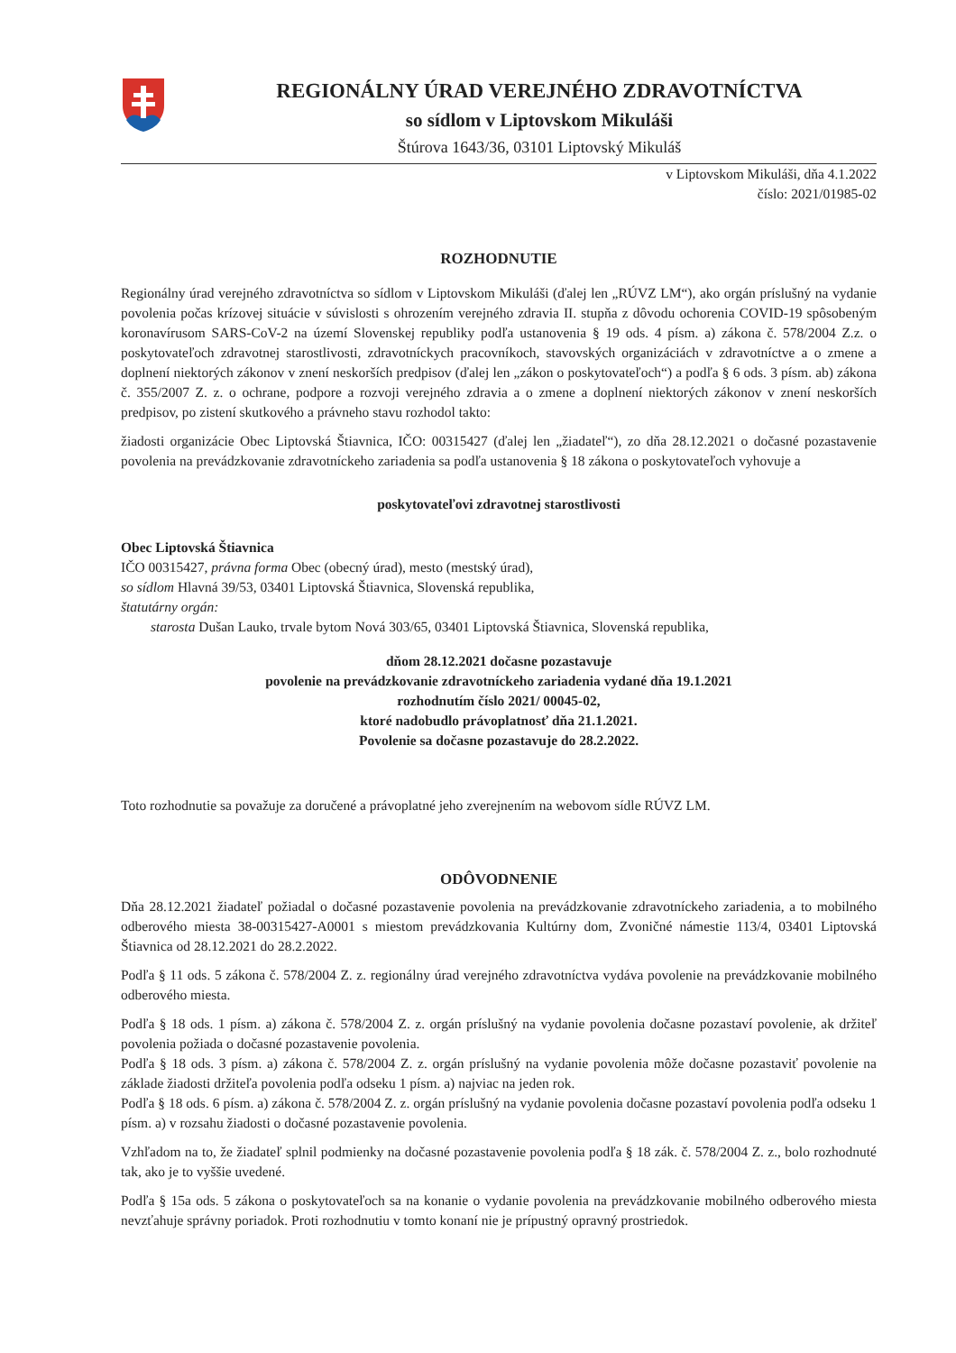REGIONÁLNY ÚRAD VEREJNÉHO ZDRAVOTNÍCTVA
so sídlom v Liptovskom Mikuláši
Štúrova 1643/36, 03101 Liptovský Mikuláš
v Liptovskom Mikuláši, dňa 4.1.2022
číslo: 2021/01985-02
ROZHODNUTIE
Regionálny úrad verejného zdravotníctva so sídlom v Liptovskom Mikuláši (ďalej len „RÚVZ LM“), ako orgán príslušný na vydanie povolenia počas krízovej situácie v súvislosti s ohrozením verejného zdravia II. stupňa z dôvodu ochorenia COVID-19 spôsobeným koronavírusom SARS-CoV-2 na území Slovenskej republiky podľa ustanovenia § 19 ods. 4 písm. a) zákona č. 578/2004 Z.z. o poskytovateľoch zdravotnej starostlivosti, zdravotníckych pracovníkoch, stavovských organizáciách v zdravotníctve a o zmene a doplnení niektorých zákonov v znení neskorších predpisov (ďalej len „zákon o poskytovateľoch“) a podľa § 6 ods. 3 písm. ab) zákona č. 355/2007 Z. z. o ochrane, podpore a rozvoji verejného zdravia a o zmene a doplnení niektorých zákonov v znení neskorších predpisov, po zistení skutkového a právneho stavu rozhodol takto:
žiadosti organizácie Obec Liptovská Štiavnica, IČO: 00315427 (ďalej len „žiadateľ“), zo dňa 28.12.2021 o dočasné pozastavenie povolenia na prevádzkovanie zdravotníckeho zariadenia sa podľa ustanovenia § 18 zákona o poskytovateľoch vyhovuje a
poskytovateľovi zdravotnej starostlivosti
Obec Liptovská Štiavnica
IČO 00315427, právna forma Obec (obecný úrad), mesto (mestský úrad),
so sídlom Hlavná 39/53, 03401 Liptovská Štiavnica, Slovenská republika,
štatutárny orgán:
starosta Dušan Lauko, trvale bytom Nová 303/65, 03401 Liptovská Štiavnica, Slovenská republika,
dňom 28.12.2021 dočasne pozastavuje
povolenie na prevádzkovanie zdravotníckeho zariadenia vydané dňa 19.1.2021
rozhodnutím číslo 2021/ 00045-02,
ktoré nadobudlo právoplatnosť dňa 21.1.2021.
Povolenie sa dočasne pozastavuje do 28.2.2022.
Toto rozhodnutie sa považuje za doručené a právoplatné jeho zverejnením na webovom sídle RÚVZ LM.
ODÔVODNENIE
Dňa 28.12.2021 žiadateľ požiadal o dočasné pozastavenie povolenia na prevádzkovanie zdravotníckeho zariadenia, a to mobilného odberového miesta 38-00315427-A0001 s miestom prevádzkovania Kultúrny dom, Zvoničné námestie 113/4, 03401 Liptovská Štiavnica od 28.12.2021 do 28.2.2022.
Podľa § 11 ods. 5 zákona č. 578/2004 Z. z. regionálny úrad verejného zdravotníctva vydáva povolenie na prevádzkovanie mobilného odberového miesta.
Podľa § 18 ods. 1 písm. a) zákona č. 578/2004 Z. z. orgán príslušný na vydanie povolenia dočasne pozastaví povolenie, ak držiteľ povolenia požiada o dočasné pozastavenie povolenia.
Podľa § 18 ods. 3 písm. a) zákona č. 578/2004 Z. z. orgán príslušný na vydanie povolenia môže dočasne pozastaviť povolenie na základe žiadosti držiteľa povolenia podľa odseku 1 písm. a) najviac na jeden rok.
Podľa § 18 ods. 6 písm. a) zákona č. 578/2004 Z. z. orgán príslušný na vydanie povolenia dočasne pozastaví povolenia podľa odseku 1 písm. a) v rozsahu žiadosti o dočasné pozastavenie povolenia.
Vzhľadom na to, že žiadateľ splnil podmienky na dočasné pozastavenie povolenia podľa § 18 zák. č. 578/2004 Z. z., bolo rozhodnuté tak, ako je to vyššie uvedené.
Podľa § 15a ods. 5 zákona o poskytovateľoch sa na konanie o vydanie povolenia na prevádzkovanie mobilného odberového miesta nevzťahuje správny poriadok. Proti rozhodnutiu v tomto konaní nie je prípustný opravný prostriedok.